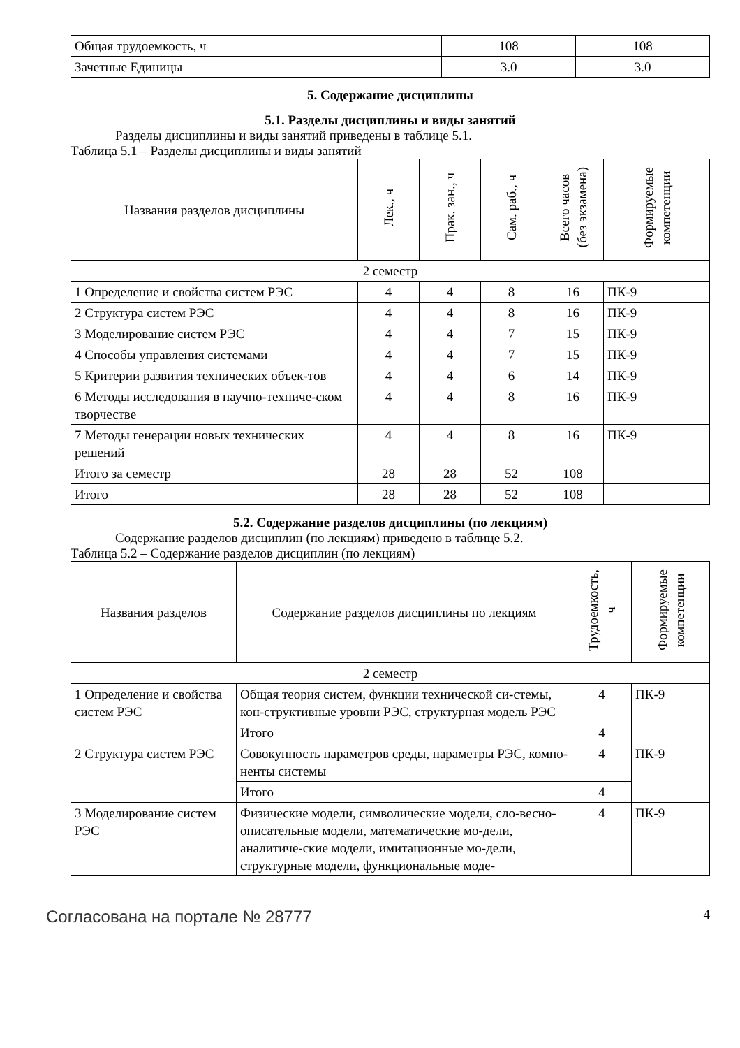| Общая трудоемкость, ч | 108 | 108 |
| Зачетные Единицы | 3.0 | 3.0 |
5. Содержание дисциплины
5.1. Разделы дисциплины и виды занятий
Разделы дисциплины и виды занятий приведены в таблице 5.1.
Таблица 5.1 – Разделы дисциплины и виды занятий
| Названия разделов дисциплины | Лек., ч | Прак. зан., ч | Сам. раб., ч | Всего часов (без экзамена) | Формируемые компетенции |
| --- | --- | --- | --- | --- | --- |
| 2 семестр | | | | | |
| 1 Определение и свойства систем РЭС | 4 | 4 | 8 | 16 | ПК-9 |
| 2 Структура систем РЭС | 4 | 4 | 8 | 16 | ПК-9 |
| 3 Моделирование систем РЭС | 4 | 4 | 7 | 15 | ПК-9 |
| 4 Способы управления системами | 4 | 4 | 7 | 15 | ПК-9 |
| 5 Критерии развития технических объек-тов | 4 | 4 | 6 | 14 | ПК-9 |
| 6 Методы исследования в научно-техниче-ском творчестве | 4 | 4 | 8 | 16 | ПК-9 |
| 7 Методы генерации новых технических решений | 4 | 4 | 8 | 16 | ПК-9 |
| Итого за семестр | 28 | 28 | 52 | 108 | |
| Итого | 28 | 28 | 52 | 108 | |
5.2. Содержание разделов дисциплины (по лекциям)
Содержание разделов дисциплин (по лекциям) приведено в таблице 5.2.
Таблица 5.2 – Содержание разделов дисциплин (по лекциям)
| Названия разделов | Содержание разделов дисциплины по лекциям | Трудоемкость, ч | Формируемые компетенции |
| --- | --- | --- | --- |
| 2 семестр | | | |
| 1 Определение и свойства систем РЭС | Общая теория систем, функции технической си-стемы, кон-структивные уровни РЭС, структурная модель РЭС | 4 | ПК-9 |
| | Итого | 4 | |
| 2 Структура систем РЭС | Совокупность параметров среды, параметры РЭС, компо-ненты системы | 4 | ПК-9 |
| | Итого | 4 | |
| 3 Моделирование систем РЭС | Физические модели, символические модели, сло-весно-описательные модели, математические мо-дели, аналитиче-ские модели, имитационные мо-дели, структурные модели, функциональные моде- | 4 | ПК-9 |
Согласована на портале № 28777 4